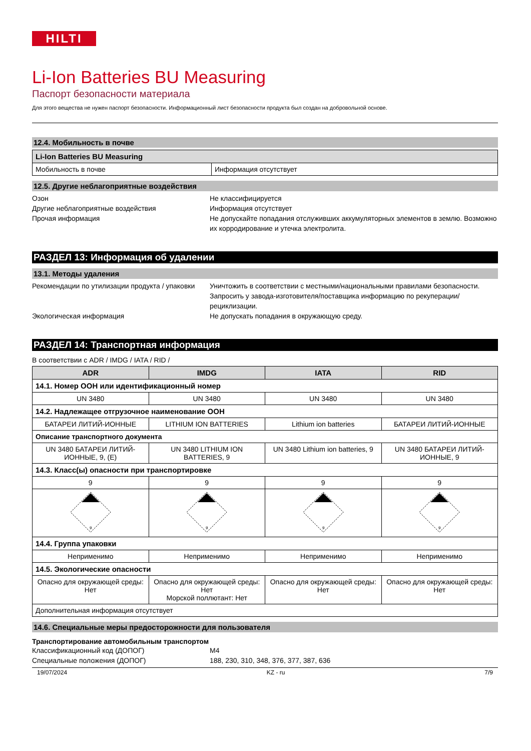HILTI
Li-Ion Batteries BU Measuring
Паспорт безопасности материала
Для этого вещества не нужен паспорт безопасности. Информационный лист безопасности продукта был создан на добровольной основе.
12.4. Мобильность в почве
| Li-Ion Batteries BU Measuring | |
| Мобильность в почве | Информация отсутствует |
12.5. Другие неблагоприятные воздействия
Озон
Не классифицируется
Другие неблагоприятные воздействия
Информация отсутствует
Прочая информация
Не допускайте попадания отслуживших аккумуляторных элементов в землю. Возможно их корродирование и утечка электролита.
РАЗДЕЛ 13: Информация об удалении
13.1. Методы удаления
Рекомендации по утилизации продукта / упаковки
Уничтожить в соответствии с местными/национальными правилами безопасности. Запросить у завода-изготовителя/поставщика информацию по рекуперации/рециклизации.
Экологическая информация
Не допускать попадания в окружающую среду.
РАЗДЕЛ 14: Транспортная информация
В соответствии с ADR / IMDG / IATA / RID /
| ADR | IMDG | IATA | RID |
| --- | --- | --- | --- |
| 14.1. Номер ООН или идентификационный номер | | | |
| UN 3480 | UN 3480 | UN 3480 | UN 3480 |
| 14.2. Надлежащее отгрузочное наименование ООН | | | |
| БАТАРЕИ ЛИТИЙ-ИОННЫЕ | LITHIUM ION BATTERIES | Lithium ion batteries | БАТАРЕИ ЛИТИЙ-ИОННЫЕ |
| Описание транспортного документа | | | |
| UN 3480 БАТАРЕИ ЛИТИЙ-ИОННЫЕ, 9, (E) | UN 3480 LITHIUM ION BATTERIES, 9 | UN 3480 Lithium ion batteries, 9 | UN 3480 БАТАРЕИ ЛИТИЙ-ИОННЫЕ, 9 |
| 14.3. Класс(ы) опасности при транспортировке | | | |
| 9 | 9 | 9 | 9 |
| 9 | 9 | 9 | 9 |
| 14.4. Группа упаковки | | | |
| Неприменимо | Неприменимо | Неприменимо | Неприменимо |
| 14.5. Экологические опасности | | | |
| Опасно для окружающей среды: Нет | Опасно для окружающей среды: Нет Морской поллютант: Нет | Опасно для окружающей среды: Нет | Опасно для окружающей среды: Нет |
| Дополнительная информация отсутствует | | | |
14.6. Специальные меры предосторожности для пользователя
Транспортирование автомобильным транспортом
Классификационный код (ДОПОГ)
M4
Специальные положения (ДОПОГ)
188, 230, 310, 348, 376, 377, 387, 636
19/07/2024 KZ - ru 7/9